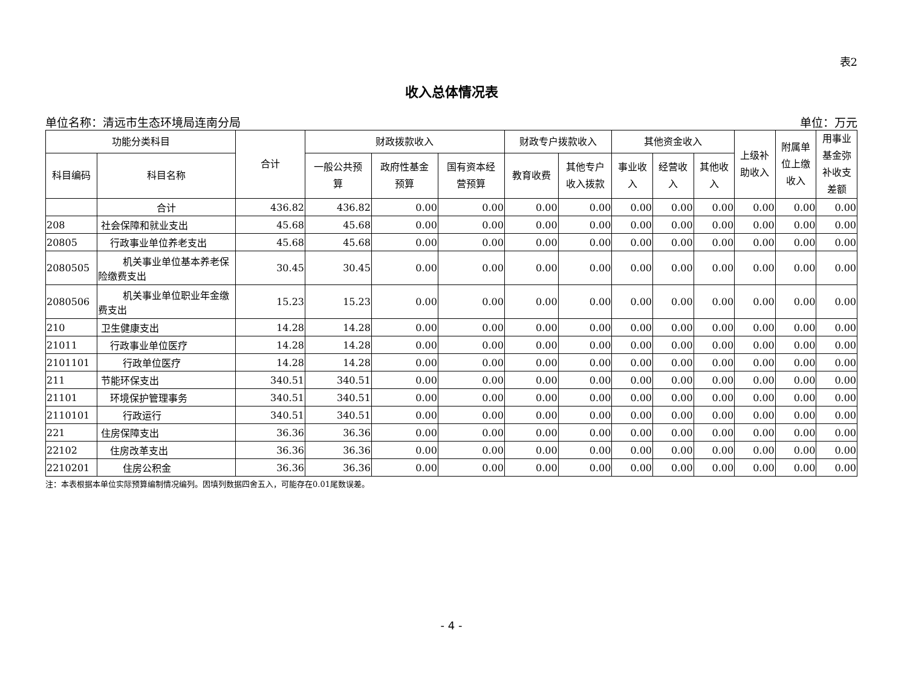表2
收入总体情况表
单位名称：清远市生态环境局连南分局 单位：万元
| 功能分类科目 | | 合计 | 财政拨款收入 | | | 财政专户拨款收入 | | 其他资金收入 | | | 上级补 助收入 | 附属单 位上缴 收入 | 用事业 基金弥 补收支 差额 |
| --- | --- | --- | --- | --- | --- | --- | --- | --- | --- | --- | --- | --- | --- |
| 科目编码 | 科目名称 | | 一般公共预 算 | 政府性基金 预算 | 国有资本经 营预算 | 教育收费 | 其他专户 收入拨款 | 事业收 入 | 经营收 入 | 其他收 入 | | | |
| | 合计 | 436.82 | 436.82 | 0.00 | 0.00 | 0.00 | 0.00 | 0.00 | 0.00 | 0.00 | 0.00 | 0.00 | 0.00 |
| 208 | 社会保障和就业支出 | 45.68 | 45.68 | 0.00 | 0.00 | 0.00 | 0.00 | 0.00 | 0.00 | 0.00 | 0.00 | 0.00 | 0.00 |
| 20805 | 行政事业单位养老支出 | 45.68 | 45.68 | 0.00 | 0.00 | 0.00 | 0.00 | 0.00 | 0.00 | 0.00 | 0.00 | 0.00 | 0.00 |
| 2080505 | 机关事业单位基本养老保险缴费支出 | 30.45 | 30.45 | 0.00 | 0.00 | 0.00 | 0.00 | 0.00 | 0.00 | 0.00 | 0.00 | 0.00 | 0.00 |
| 2080506 | 机关事业单位职业年金缴费支出 | 15.23 | 15.23 | 0.00 | 0.00 | 0.00 | 0.00 | 0.00 | 0.00 | 0.00 | 0.00 | 0.00 | 0.00 |
| 210 | 卫生健康支出 | 14.28 | 14.28 | 0.00 | 0.00 | 0.00 | 0.00 | 0.00 | 0.00 | 0.00 | 0.00 | 0.00 | 0.00 |
| 21011 | 行政事业单位医疗 | 14.28 | 14.28 | 0.00 | 0.00 | 0.00 | 0.00 | 0.00 | 0.00 | 0.00 | 0.00 | 0.00 | 0.00 |
| 2101101 | 行政单位医疗 | 14.28 | 14.28 | 0.00 | 0.00 | 0.00 | 0.00 | 0.00 | 0.00 | 0.00 | 0.00 | 0.00 | 0.00 |
| 211 | 节能环保支出 | 340.51 | 340.51 | 0.00 | 0.00 | 0.00 | 0.00 | 0.00 | 0.00 | 0.00 | 0.00 | 0.00 | 0.00 |
| 21101 | 环境保护管理事务 | 340.51 | 340.51 | 0.00 | 0.00 | 0.00 | 0.00 | 0.00 | 0.00 | 0.00 | 0.00 | 0.00 | 0.00 |
| 2110101 | 行政运行 | 340.51 | 340.51 | 0.00 | 0.00 | 0.00 | 0.00 | 0.00 | 0.00 | 0.00 | 0.00 | 0.00 | 0.00 |
| 221 | 住房保障支出 | 36.36 | 36.36 | 0.00 | 0.00 | 0.00 | 0.00 | 0.00 | 0.00 | 0.00 | 0.00 | 0.00 | 0.00 |
| 22102 | 住房改革支出 | 36.36 | 36.36 | 0.00 | 0.00 | 0.00 | 0.00 | 0.00 | 0.00 | 0.00 | 0.00 | 0.00 | 0.00 |
| 2210201 | 住房公积金 | 36.36 | 36.36 | 0.00 | 0.00 | 0.00 | 0.00 | 0.00 | 0.00 | 0.00 | 0.00 | 0.00 | 0.00 |
注：本表根据本单位实际预算编制情况编列。因填列数据四舍五入，可能存在0.01尾数误差。
- 4 -